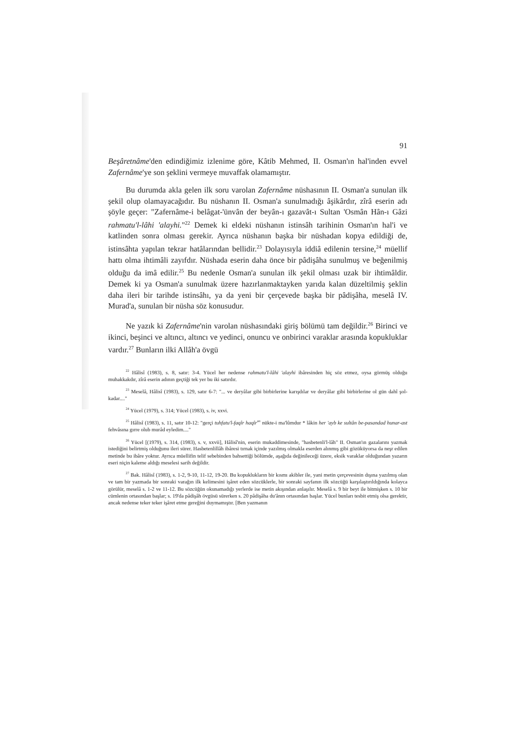91
Beşâretnâme'den edindiğimiz izlenime göre, Kâtib Mehmed, II. Osman'ın hal'inden evvel Zafernâme'ye son şeklini vermeye muvaffak olamamıştır.
Bu durumda akla gelen ilk soru varolan Zafernâme nüshasının II. Osman'a sunulan ilk şekil olup olamayacağıdır. Bu nüshanın II. Osman'a sunulmadığı âşikârdır, zîrâ eserin adı şöyle geçer: "Zafernâme-i belâgat-'ünvân der beyân-ı gazavât-ı Sultan 'Osmân Hân-ı Gâzi rahmatu'l-lâhi 'alayhi."<sup>22</sup> Demek ki eldeki nüshanın istinsâh tarihinin Osman'ın hal'i ve katlinden sonra olması gerekir. Ayrıca nüshanın başka bir nüshadan kopya edildiği de, istinsâhta yapılan tekrar hatâlarından bellidir.<sup>23</sup> Dolayısıyla iddiâ edilenin tersine,<sup>24</sup> müellif hattı olma ihtimâli zayıfdır. Nüshada eserin daha önce bir pâdişâha sunulmuş ve beğenilmiş olduğu da imâ edilir.<sup>25</sup> Bu nedenle Osman'a sunulan ilk şekil olması uzak bir ihtimâldir. Demek ki ya Osman'a sunulmak üzere hazırlanmaktayken yarıda kalan düzeltilmiş şeklin daha ileri bir tarihde istinsâhı, ya da yeni bir çerçevede başka bir pâdişâha, meselâ IV. Murad'a, sunulan bir nüsha söz konusudur.
Ne yazık ki Zafernâme'nin varolan nüshasındaki giriş bölümü tam değildir.<sup>26</sup> Birinci ve ikinci, beşinci ve altıncı, altıncı ve yedinci, onuncu ve onbirinci varaklar arasında kopukluklar vardır.<sup>27</sup> Bunların ilki Allâh'a övgü
<sup>22</sup> Hâlisî (1983), s. 8, satır: 3-4. Yücel her nedense rahmatu'l-lâhi 'alayhi ibâresinden hiç söz etmez, oysa görmüş olduğu muhakkakdır, zîrâ eserin adının geçtiği tek yer bu iki satırdır.
<sup>23</sup> Meselâ, Hâlisî (1983), s. 129, satır 6-7: "... ve deryâlar gibi birbirlerine karışdılar ve deryâlar gibi birbirlerine ol gün dahî şol-kadar...."
<sup>24</sup> Yücel (1979), s. 314; Yücel (1983), s. iv, xxvi.
<sup>25</sup> Hâlisî (1983), s. 11, satır 10-12: "gerçi tuhfatu'l-faqîr haqîr<sup>un</sup> nükte-i ma'lûmdur * lâkin her 'ayb ke sultân be-pasandad hunar-ast fehvâsına gırre olub murâd eyledim...."
<sup>26</sup> Yücel [(1979), s. 314, (1983), s. v, xxvii], Hâlisî'nin, eserin mukaddimesinde, "hasbetenli'l-lâh" II. Osman'ın gazalarını yazmak istediğini belirtmiş olduğunu ileri sürer. Hasbetenlillâh ibâresi tırnak içinde yazılmış olmakla eserden alınmış gibi gözüküyorsa da neşr edilen metinde bu ibâre yoktur. Ayrıca müellifin telif sebebinden bahsettiği bölümde, aşağıda değinileceği üzere, eksik varaklar olduğundan yazarın eseri niçin kaleme aldığı meselesi sarih değildir.
<sup>27</sup> Bak. Hâlisî (1983), s. 1-2, 9-10, 11-12, 19-20. Bu kopuklukların bir kısmı akibler ile, yani metin çerçevesinin dışına yazılmış olan ve tam bir yazmada bir sonraki varağın ilk kelimesini işâret eden sözcüklerle, bir sonraki sayfanın ilk sözcüğü karşılaştırıldığında kolayca görülür, meselâ s. 1-2 ve 11-12. Bu sözcüğün okunamadığı yerlerde ise metin akışından anlaşılır. Meselâ s. 9 bir beyt ile bitmişken s. 10 bir cümlenin ortasından başlar; s. 19'da pâdişâh övgüsü sürerken s. 20 pâdişâha du'ânın ortasından başlar. Yücel bunları tesbit etmiş olsa gerektir, ancak nedense teker teker işâret etme gereğini duymamıştır. [Ben yazmanın